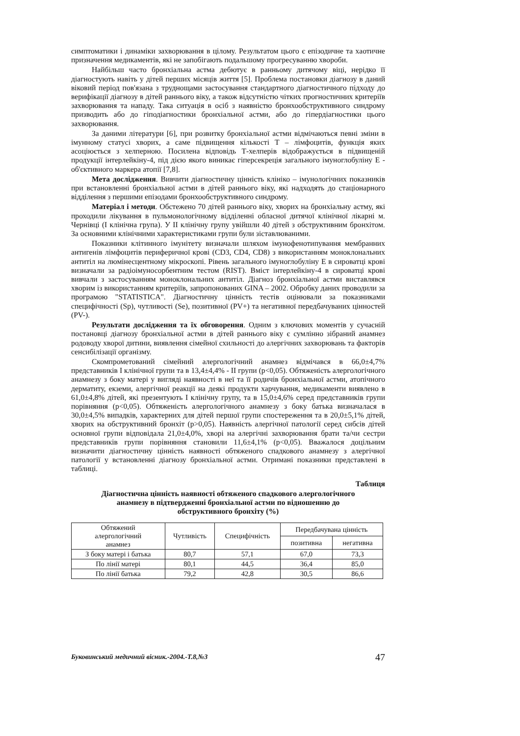симптоматики і динаміки захворювання в цілому. Результатом цього є епізодичне та хаотичне призначення медикаментів, які не запобігають подальшому прогресуванню хвороби.
Найбільш часто бронхіальна астма дебютує в ранньому дитячому віці, нерідко її діагностують навіть у дітей перших місяців життя [5]. Проблема постановки діагнозу в даний віковий період пов'язана з труднощами застосування стандартного діагностичного підходу до верифікації діагнозу в дітей раннього віку, а також відсутністю чітких прогностичних критеріїв захворювання та нападу. Така ситуація в осіб з наявністю бронхообструктивного синдрому призводить або до гіподіагностики бронхіальної астми, або до гіпердіагностики цього захворювання.
За даними літератури [6], при розвитку бронхіальної астми відмічаються певні зміни в імунному статусі хворих, а саме підвищення кількості Т – лімфоцитів, функція яких асоціюється з хелперною. Посилена відповідь Т-хелперів відображується в підвищеній продукції інтерлейкіну-4, під дією якого виникає гіперсекреція загального імуноглобуліну Е - об'єктивного маркера атопії [7,8].
Мета дослідження. Вивчити діагностичну цінність клініко – імунологічних показників при встановленні бронхіальної астми в дітей раннього віку, які надходять до стаціонарного відділення з першими епізодами бронхообструктивного синдрому.
Матеріал і методи. Обстежено 70 дітей раннього віку, хворих на бронхіальну астму, які проходили лікування в пульмонологічному відділенні обласної дитячої клінічної лікарні м. Чернівці (І клінічна група). У ІІ клінічну групу увійшли 40 дітей з обструктивним бронхітом. За основними клінічними характеристиками групи були зіставлюваними.
Показники клітинного імунітету визначали шляхом імунофенотипування мембранних антигенів лімфоцитів периферичної крові (CD3, CD4, CD8) з використанням моноклональних антитіл на люмінесцентному мікроскопі. Рівень загального імуноглобуліну Е в сироватці крові визначали за радіоімуносорбентним тестом (RIST). Вміст інтерлейкіну-4 в сироватці крові вивчали з застосуванням моноклональних антитіл. Діагноз бронхіальної астми виставлявся хворим із використанням критеріїв, запропонованих GINA – 2002. Обробку даних проводили за програмою "STATISTICA". Діагностичну цінність тестів оцінювали за показниками специфічності (Sp), чутливості (Se), позитивної (PV+) та негативної передбачуваних цінностей (PV-).
Результати дослідження та їх обговорення. Одним з ключових моментів у сучасній постановці діагнозу бронхіальної астми в дітей раннього віку є сумлінно зібраний анамнез родоводу хворої дитини, виявлення сімейної схильності до алергічних захворювань та факторів сенсибілізації організму.
Скомпрометований сімейний алергологічний анамнез відмічався в 66,0±4,7% представників І клінічної групи та в 13,4±4,4% - ІІ групи (p<0,05). Обтяженість алергологічного анамнезу з боку матері у вигляді наявності в неї та її родичів бронхіальної астми, атопічного дерматиту, екземи, алергічної реакції на деякі продукти харчування, медикаменти виявлено в 61,0±4,8% дітей, які презентують І клінічну групу, та в 15,0±4,6% серед представників групи порівняння (p<0,05). Обтяженість алергологічного анамнезу з боку батька визначалася в 30,0±4,5% випадків, характерних для дітей першої групи спостереження та в 20,0±5,1% дітей, хворих на обструктивний бронхіт (p>0,05). Наявність алергічної патології серед сибсів дітей основної групи відповідала 21,0±4,0%, хворі на алергічні захворювання брати та/чи сестри представників групи порівняння становили 11,6±4,1% (p<0,05). Вважалося доцільним визначити діагностичну цінність наявності обтяженого спадкового анамнезу з алергічної патології у встановленні діагнозу бронхіальної астми. Отримані показники представлені в таблиці.
Таблиця
Діагностична цінність наявності обтяженого спадкового алергологічного
анамнезу в підтвердженні бронхіальної астми по відношенню до
обструктивного бронхіту (%)
| Обтяжений алергологічний анамнез | Чутливість | Специфічність | Передбачувана цінність | |
| --- | --- | --- | --- | --- |
| | | | позитивна | негативна |
| З боку матері і батька | 80,7 | 57,1 | 67,0 | 73,3 |
| По лінії матері | 80,1 | 44,5 | 36,4 | 85,0 |
| По лінії батька | 79,2 | 42,8 | 30,5 | 86,6 |
Буковинський медичний вісник.-2004.-Т.8,№3 47